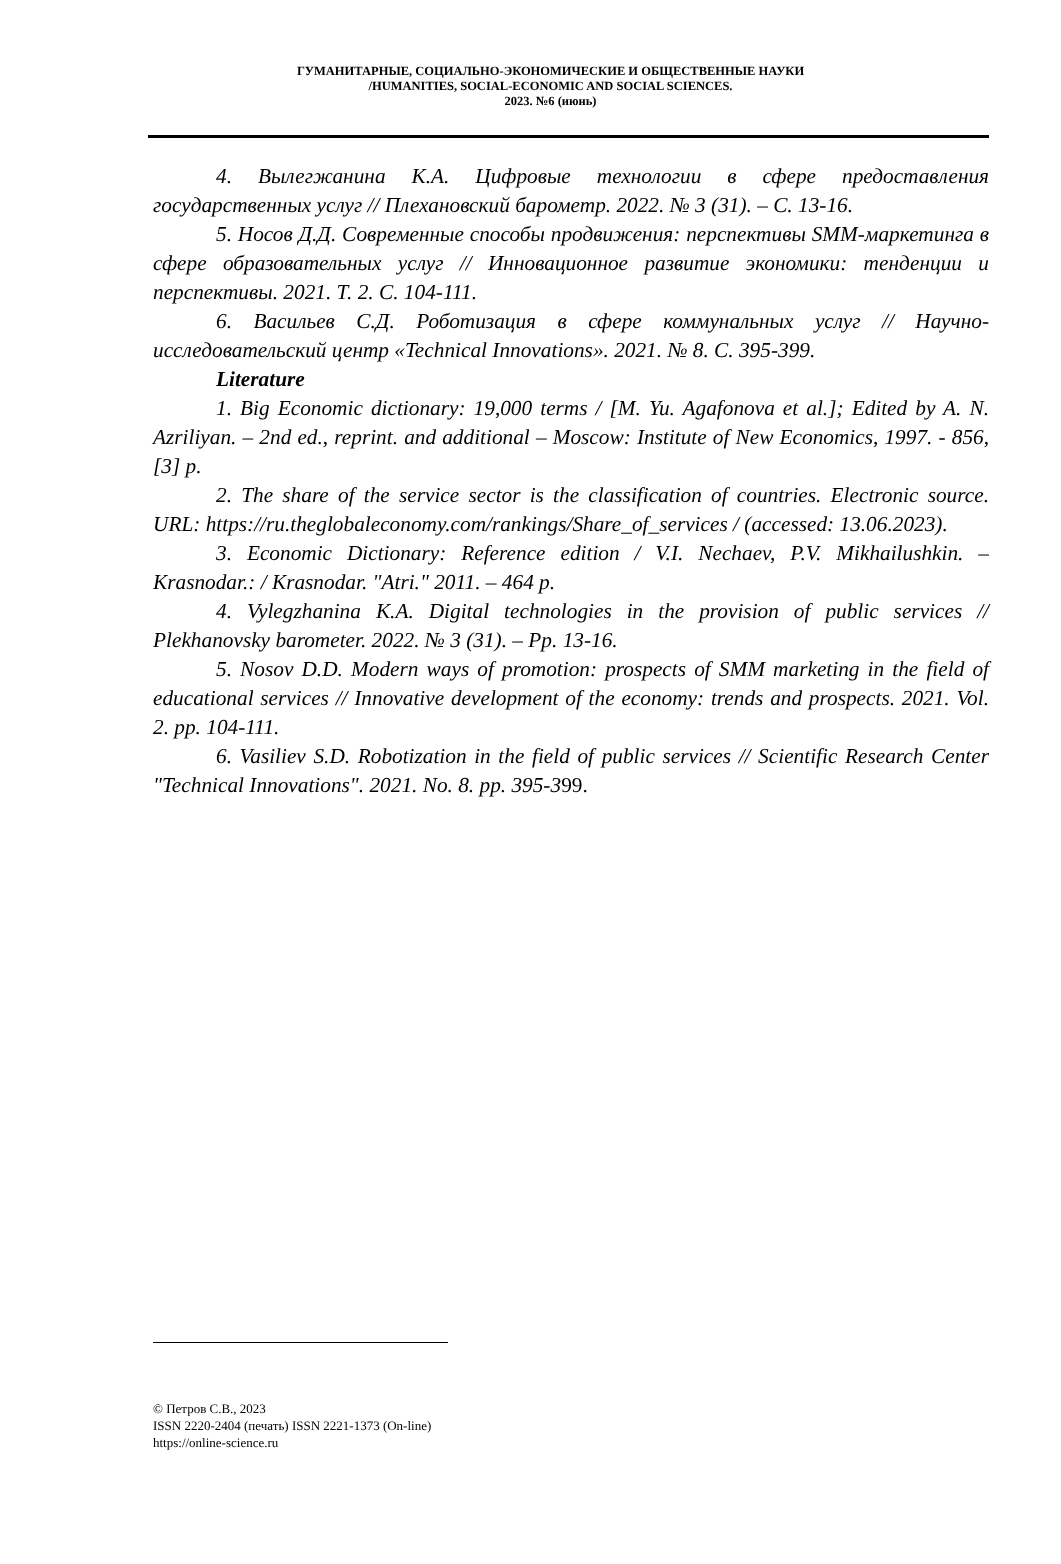ГУМАНИТАРНЫЕ, СОЦИАЛЬНО-ЭКОНОМИЧЕСКИЕ И ОБЩЕСТВЕННЫЕ НАУКИ
/HUMANITIES, SOCIAL-ECONOMIC AND SOCIAL SCIENCES.
2023. №6 (июнь)
4. Вылегжанина К.А. Цифровые технологии в сфере предоставления государственных услуг // Плехановский барометр. 2022. № 3 (31). – С. 13-16.
5. Носов Д.Д. Современные способы продвижения: перспективы SMM-маркетинга в сфере образовательных услуг // Инновационное развитие экономики: тенденции и перспективы. 2021. Т. 2. С. 104-111.
6. Васильев С.Д. Роботизация в сфере коммунальных услуг // Научно-исследовательский центр «Technical Innovations». 2021. № 8. С. 395-399.
Literature
1. Big Economic dictionary: 19,000 terms / [M. Yu. Agafonova et al.]; Edited by A. N. Azriliyan. – 2nd ed., reprint. and additional – Moscow: Institute of New Economics, 1997. - 856,[3] p.
2. The share of the service sector is the classification of countries. Electronic source. URL: https://ru.theglobaleconomy.com/rankings/Share_of_services / (accessed: 13.06.2023).
3. Economic Dictionary: Reference edition / V.I. Nechaev, P.V. Mikhailushkin. – Krasnodar.: / Krasnodar. "Atri." 2011. – 464 p.
4. Vylegzhanina K.A. Digital technologies in the provision of public services // Plekhanovsky barometer. 2022. № 3 (31). – Pp. 13-16.
5. Nosov D.D. Modern ways of promotion: prospects of SMM marketing in the field of educational services // Innovative development of the economy: trends and prospects. 2021. Vol. 2. pp. 104-111.
6. Vasiliev S.D. Robotization in the field of public services // Scientific Research Center "Technical Innovations". 2021. No. 8. pp. 395-399.
© Петров С.В., 2023
ISSN 2220-2404 (печать) ISSN 2221-1373 (On-line)
https://online-science.ru